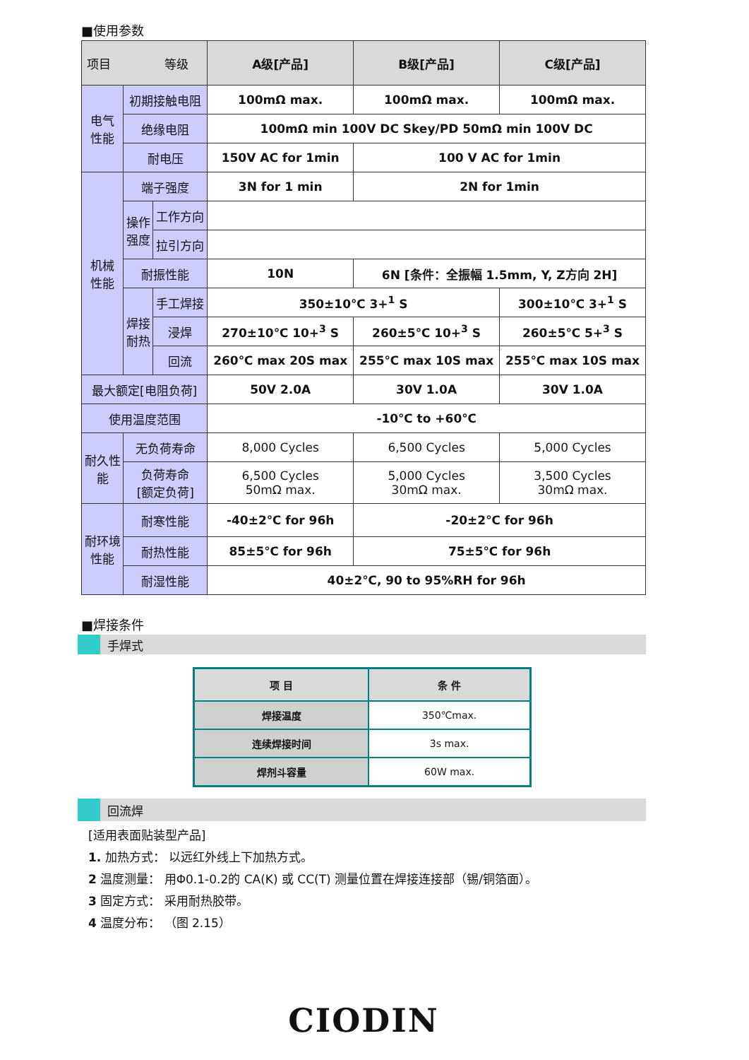■使用参数
| 项目 等级 | | | A级[产品] | B级[产品] | C级[产品] |
| --- | --- | --- | --- | --- | --- |
| 电气 性能 | 初期接触电阻 | | 100mΩ max. | 100mΩ max. | 100mΩ max. |
| | 绝缘电阻 | | 100mΩ min 100V DC Skey/PD 50mΩ min 100V DC | | |
| | 耐电压 | | 150V AC for 1min | 100 V AC for 1min | |
| 机械 性能 | 端子强度 | | 3N for 1 min | 2N for 1min | |
| | 操作 强度 | 工作方向 | | | |
| | | 拉引方向 | | | |
| | 耐振性能 | | 10N | 6N [条件：全振幅 1.5mm, Y, Z方向 2H] | |
| | 焊接 耐热 | 手工焊接 | 350±10℃ 3+<sup>1</sup> S | | 300±10℃ 3+<sup>1</sup> S |
| | | 浸焊 | 270±10℃ 10+<sup>3</sup> S | 260±5℃ 10+<sup>3</sup> S | 260±5℃ 5+<sup>3</sup> S |
| | | 回流 | 260℃ max 20S max | 255℃ max 10S max | 255℃ max 10S max |
| 最大额定[电阻负荷] | | | 50V 2.0A | 30V 1.0A | 30V 1.0A |
| 使用温度范围 | | | -10℃ to +60℃ | | |
| 耐久性 能 | 无负荷寿命 | | 8,000 Cycles | 6,500 Cycles | 5,000 Cycles |
| | 负荷寿命 [额定负荷] | | 6,500 Cycles 50mΩ max. | 5,000 Cycles 30mΩ max. | 3,500 Cycles 30mΩ max. |
| 耐环境 性能 | 耐寒性能 | | -40±2℃ for 96h | -20±2℃ for 96h | |
| | 耐热性能 | | 85±5℃ for 96h | 75±5℃ for 96h | |
| | 耐湿性能 | | 40±2℃, 90 to 95%RH for 96h | | |
■焊接条件
手焊式
| 项 目 | 条 件 |
| --- | --- |
| 焊接温度 | 350℃max. |
| 连续焊接时间 | 3s max. |
| 焊剂斗容量 | 60W max. |
回流焊
[适用表面贴装型产品]
1. 加热方式： 以远红外线上下加热方式。
2 温度测量： 用Φ0.1-0.2的 CA(K) 或 CC(T) 测量位置在焊接连接部（锡/铜箔面）。
3 固定方式： 采用耐热胶带。
4 温度分布： （图 2.15）
CIODIN